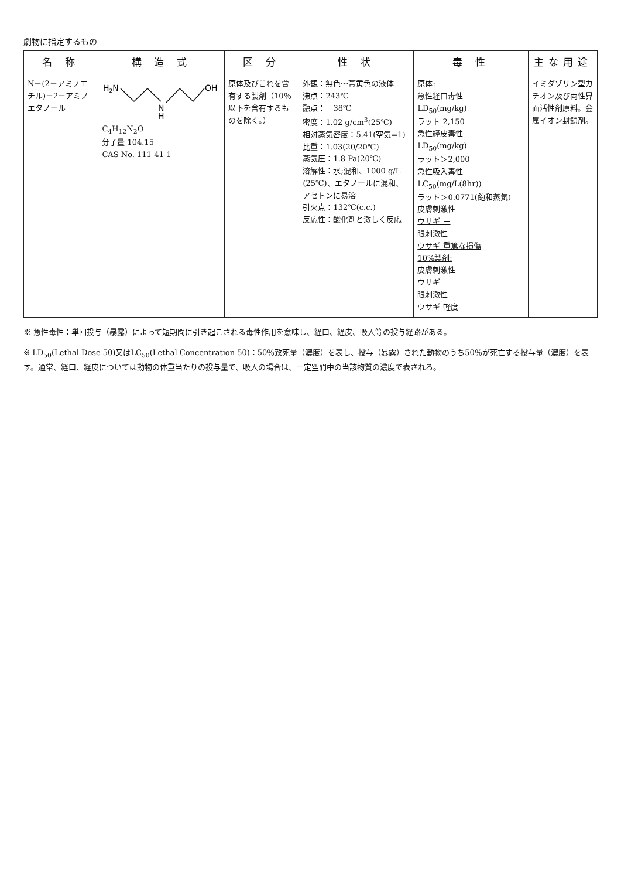劇物に指定するもの
| 名 称 | 構 造 式 | 区 分 | 性 状 | 毒 性 | 主な用途 |
| --- | --- | --- | --- | --- | --- |
| N－(2－アミノエチル)－2－アミノエタノール | H 2 N N H OH C<sub>4</sub>H<sub>12</sub>N<sub>2</sub>O 分子量 104.15 CAS No. 111-41-1 | 原体及びこれを含有する製剤（10％以下を含有するものを除く。） | 外観：無色～帯黄色の液体 沸点：243℃ 融点：－38℃ 密度：1.02 g/cm<sup>3</sup>(25℃) 相対蒸気密度：5.41(空気=1) 比重：1.03(20/20℃) 蒸気圧：1.8 Pa(20℃) 溶解性：水;混和、1000 g/L (25℃)、エタノールに混和、アセトンに易溶 引火点：132℃(c.c.) 反応性：酸化剤と激しく反応 | 原体: 急性経口毒性 LD<sub>50</sub>(mg/kg) ラット 2,150 急性経皮毒性 LD<sub>50</sub>(mg/kg) ラット＞2,000 急性吸入毒性 LC<sub>50</sub>(mg/L(8hr)) ラット＞0.0771(飽和蒸気) 皮膚刺激性 ウサギ ＋ 眼刺激性 ウサギ 重篤な損傷 10%製剤: 皮膚刺激性 ウサギ － 眼刺激性 ウサギ 軽度 | イミダゾリン型カチオン及び両性界面活性剤原料。金属イオン封鎖剤。 |
※ 急性毒性：単回投与（暴露）によって短期間に引き起こされる毒性作用を意味し、経口、経皮、吸入等の投与経路がある。
※ LD<sub>50</sub>(Lethal Dose 50)又はLC<sub>50</sub>(Lethal Concentration 50)：50％致死量（濃度）を表し、投与（暴露）された動物のうち50％が死亡する投与量（濃度）を表す。通常、経口、経皮については動物の体重当たりの投与量で、吸入の場合は、一定空間中の当該物質の濃度で表される。